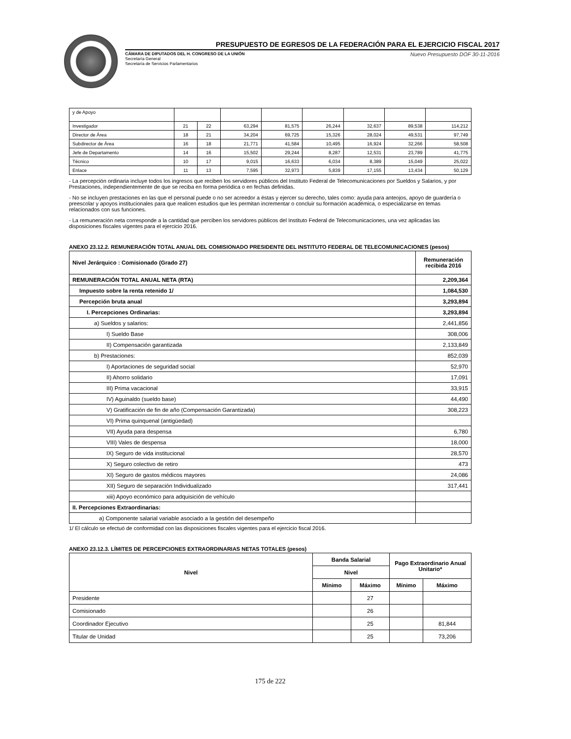PRESUPUESTO DE EGRESOS DE LA FEDERACIÓN PARA EL EJERCICIO FISCAL 2017
CÁMARA DE DIPUTADOS DEL H. CONGRESO DE LA UNIÓN
Secretaría General
Secretaría de Servicios Parlamentarios
Nuevo Presupuesto DOF 30-11-2016
| y de Apoyo | | | | | | | | |
| Investigador | 21 | 22 | 63,294 | 81,575 | 26,244 | 32,637 | 89,538 | 114,212 |
| Director de Área | 18 | 21 | 34,204 | 69,725 | 15,326 | 28,024 | 49,531 | 97,749 |
| Subdirector de Área | 16 | 18 | 21,771 | 41,584 | 10,495 | 16,924 | 32,266 | 58,508 |
| Jefe de Departamento | 14 | 16 | 15,502 | 29,244 | 8,287 | 12,531 | 23,789 | 41,775 |
| Técnico | 10 | 17 | 9,015 | 16,633 | 6,034 | 8,389 | 15,049 | 25,022 |
| Enlace | 11 | 13 | 7,595 | 32,973 | 5,839 | 17,155 | 13,434 | 50,129 |
- La percepción ordinaria incluye todos los ingresos que reciben los servidores públicos del Instituto Federal de Telecomunicaciones por Sueldos y Salarios, y por Prestaciones, independientemente de que se reciba en forma periódica o en fechas definidas.
- No se incluyen prestaciones en las que el personal puede o no ser acreedor a éstas y ejercer su derecho, tales como: ayuda para anteojos, apoyo de guardería o preescolar y apoyos institucionales para que realicen estudios que les permitan incrementar o concluir su formación académica, o especializarse en temas relacionados con sus funciones.
- La remuneración neta corresponde a la cantidad que perciben los servidores públicos del Instituto Federal de Telecomunicaciones, una vez aplicadas las disposiciones fiscales vigentes para el ejercicio 2016.
ANEXO 23.12.2. REMUNERACIÓN TOTAL ANUAL DEL COMISIONADO PRESIDENTE DEL INSTITUTO FEDERAL DE TELECOMUNICACIONES (pesos)
| Nivel Jerárquico : Comisionado (Grado 27) | Remuneración recibida 2016 |
| --- | --- |
| REMUNERACIÓN TOTAL ANUAL NETA (RTA) | 2,209,364 |
| Impuesto sobre la renta retenido 1/ | 1,084,530 |
| Percepción bruta anual | 3,293,894 |
| I. Percepciones Ordinarias: | 3,293,894 |
| a) Sueldos y salarios: | 2,441,856 |
| I) Sueldo Base | 308,006 |
| II) Compensación garantizada | 2,133,849 |
| b) Prestaciones: | 852,039 |
| I) Aportaciones de seguridad social | 52,970 |
| II) Ahorro solidario | 17,091 |
| III) Prima vacacional | 33,915 |
| IV) Aguinaldo (sueldo base) | 44,490 |
| V) Gratificación de fin de año (Compensación Garantizada) | 308,223 |
| VI) Prima quinquenal (antigüedad) | |
| VII) Ayuda para despensa | 6,780 |
| VIII) Vales de despensa | 18,000 |
| IX) Seguro de vida institucional | 28,570 |
| X) Seguro colectivo de retiro | 473 |
| XI) Seguro de gastos médicos mayores | 24,086 |
| XII) Seguro de separación Individualizado | 317,441 |
| xiii) Apoyo económico para adquisición de vehículo | |
| II. Percepciones Extraordinarias: | |
| a) Componente salarial variable asociado a la gestión del desempeño | |
1/ El cálculo se efectuó de conformidad con las disposiciones fiscales vigentes para el ejercicio fiscal 2016.
ANEXO 23.12.3. LÍMITES DE PERCEPCIONES EXTRAORDINARIAS NETAS TOTALES (pesos)
| Nivel | Banda Salarial | | Pago Extraordinario Anual Unitario* | |
| --- | --- | --- | --- | --- |
| | Nivel | | | |
| | Mínimo | Máximo | Mínimo | Máximo |
| Presidente | | 27 | | |
| Comisionado | | 26 | | |
| Coordinador Ejecutivo | | 25 | | 81,844 |
| Titular de Unidad | | 25 | | 73,206 |
175 de 222